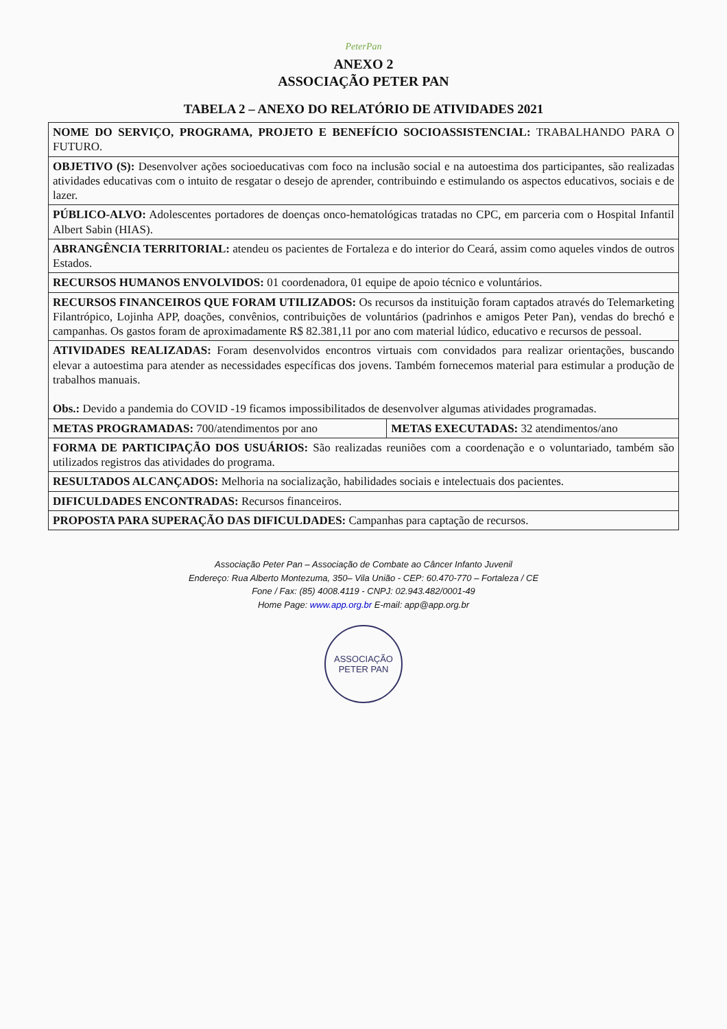PeterPan
ANEXO 2
ASSOCIAÇÃO PETER PAN
TABELA 2 – ANEXO DO RELATÓRIO DE ATIVIDADES 2021
| NOME DO SERVIÇO, PROGRAMA, PROJETO E BENEFÍCIO SOCIOASSISTENCIAL: TRABALHANDO PARA O FUTURO. | |
| OBJETIVO (S): Desenvolver ações socioeducativas com foco na inclusão social e na autoestima dos participantes, são realizadas atividades educativas com o intuito de resgatar o desejo de aprender, contribuindo e estimulando os aspectos educativos, sociais e de lazer. | |
| PÚBLICO-ALVO: Adolescentes portadores de doenças onco-hematológicas tratadas no CPC, em parceria com o Hospital Infantil Albert Sabin (HIAS). | |
| ABRANGÊNCIA TERRITORIAL: atendeu os pacientes de Fortaleza e do interior do Ceará, assim como aqueles vindos de outros Estados. | |
| RECURSOS HUMANOS ENVOLVIDOS: 01 coordenadora, 01 equipe de apoio técnico e voluntários. | |
| RECURSOS FINANCEIROS QUE FORAM UTILIZADOS: Os recursos da instituição foram captados através do Telemarketing Filantrópico, Lojinha APP, doações, convênios, contribuições de voluntários (padrinhos e amigos Peter Pan), vendas do brechó e campanhas. Os gastos foram de aproximadamente R$ 82.381,11 por ano com material lúdico, educativo e recursos de pessoal. | |
| ATIVIDADES REALIZADAS: Foram desenvolvidos encontros virtuais com convidados para realizar orientações, buscando elevar a autoestima para atender as necessidades específicas dos jovens. Também fornecemos material para estimular a produção de trabalhos manuais. Obs.: Devido a pandemia do COVID -19 ficamos impossibilitados de desenvolver algumas atividades programadas. | |
| METAS PROGRAMADAS: 700/atendimentos por ano | METAS EXECUTADAS: 32 atendimentos/ano |
| FORMA DE PARTICIPAÇÃO DOS USUÁRIOS: São realizadas reuniões com a coordenação e o voluntariado, também são utilizados registros das atividades do programa. | |
| RESULTADOS ALCANÇADOS: Melhoria na socialização, habilidades sociais e intelectuais dos pacientes. | |
| DIFICULDADES ENCONTRADAS: Recursos financeiros. | |
| PROPOSTA PARA SUPERAÇÃO DAS DIFICULDADES: Campanhas para captação de recursos. | |
Associação Peter Pan – Associação de Combate ao Câncer Infanto Juvenil
Endereço: Rua Alberto Montezuma, 350– Vila União - CEP: 60.470-770 – Fortaleza / CE
Fone / Fax: (85) 4008.4119 - CNPJ: 02.943.482/0001-49
Home Page: www.app.org.br E-mail: app@app.org.br
ASSOCIAÇÃO
PETER PAN